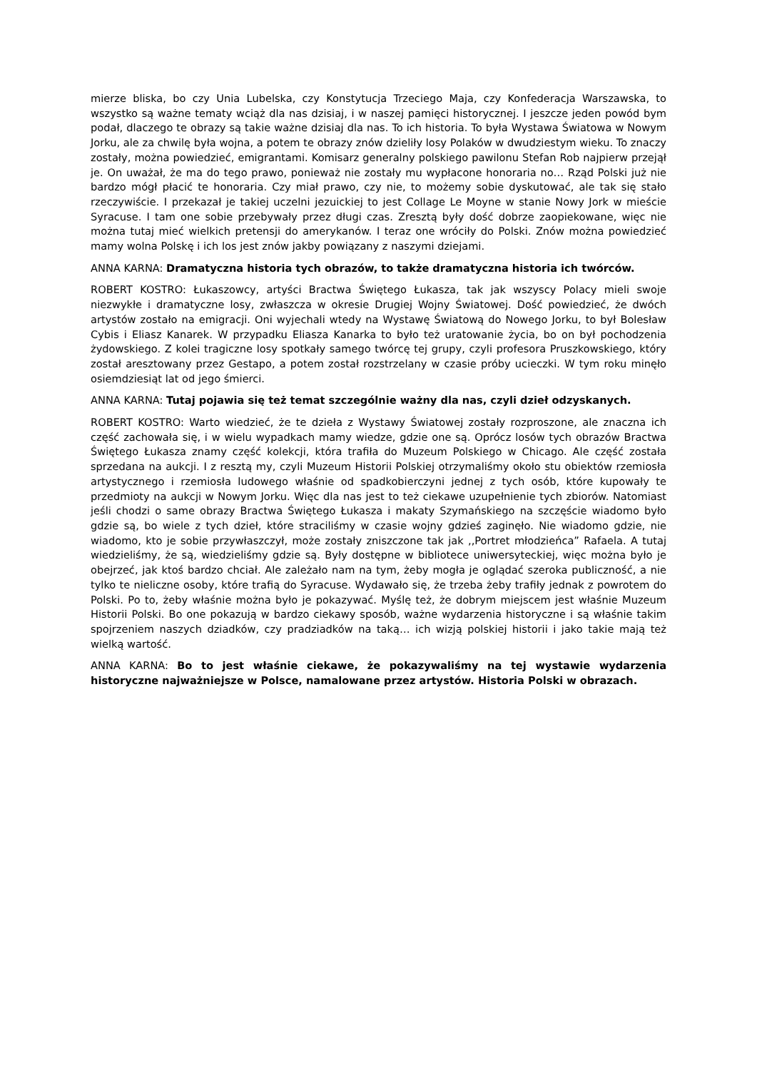mierze bliska, bo czy Unia Lubelska, czy Konstytucja Trzeciego Maja, czy Konfederacja Warszawska, to wszystko są ważne tematy wciąż dla nas dzisiaj, i w naszej pamięci historycznej. I jeszcze jeden powód bym podał, dlaczego te obrazy są takie ważne dzisiaj dla nas. To ich historia. To była Wystawa Światowa w Nowym Jorku, ale za chwilę była wojna, a potem te obrazy znów dzieliły losy Polaków w dwudziestym wieku. To znaczy zostały, można powiedzieć, emigrantami. Komisarz generalny polskiego pawilonu Stefan Rob najpierw przejął je. On uważał, że ma do tego prawo, ponieważ nie zostały mu wypłacone honoraria no… Rząd Polski już nie bardzo mógł płacić te honoraria. Czy miał prawo, czy nie, to możemy sobie dyskutować, ale tak się stało rzeczywiście. I przekazał je takiej uczelni jezuickiej to jest Collage Le Moyne w stanie Nowy Jork w mieście Syracuse. I tam one sobie przebywały przez długi czas. Zresztą były dość dobrze zaopiekowane, więc nie można tutaj mieć wielkich pretensji do amerykanów. I teraz one wróciły do Polski. Znów można powiedzieć mamy wolna Polskę i ich los jest znów jakby powiązany z naszymi dziejami.
ANNA KARNA: Dramatyczna historia tych obrazów, to także dramatyczna historia ich twórców.
ROBERT KOSTRO: Łukaszowcy, artyści Bractwa Świętego Łukasza, tak jak wszyscy Polacy mieli swoje niezwykłe i dramatyczne losy, zwłaszcza w okresie Drugiej Wojny Światowej. Dość powiedzieć, że dwóch artystów zostało na emigracji. Oni wyjechali wtedy na Wystawę Światową do Nowego Jorku, to był Bolesław Cybis i Eliasz Kanarek. W przypadku Eliasza Kanarka to było też uratowanie życia, bo on był pochodzenia żydowskiego. Z kolei tragiczne losy spotkały samego twórcę tej grupy, czyli profesora Pruszkowskiego, który został aresztowany przez Gestapo, a potem został rozstrzelany w czasie próby ucieczki. W tym roku minęło osiemdziesiąt lat od jego śmierci.
ANNA KARNA: Tutaj pojawia się też temat szczególnie ważny dla nas, czyli dzieł odzyskanych.
ROBERT KOSTRO: Warto wiedzieć, że te dzieła z Wystawy Światowej zostały rozproszone, ale znaczna ich część zachowała się, i w wielu wypadkach mamy wiedze, gdzie one są. Oprócz losów tych obrazów Bractwa Świętego Łukasza znamy część kolekcji, która trafiła do Muzeum Polskiego w Chicago. Ale część została sprzedana na aukcji. I z resztą my, czyli Muzeum Historii Polskiej otrzymaliśmy około stu obiektów rzemiosła artystycznego i rzemiosła ludowego właśnie od spadkobierczyni jednej z tych osób, które kupowały te przedmioty na aukcji w Nowym Jorku. Więc dla nas jest to też ciekawe uzupełnienie tych zbiorów. Natomiast jeśli chodzi o same obrazy Bractwa Świętego Łukasza i makaty Szymańskiego na szczęście wiadomo było gdzie są, bo wiele z tych dzieł, które straciliśmy w czasie wojny gdzieś zaginęło. Nie wiadomo gdzie, nie wiadomo, kto je sobie przywłaszczył, może zostały zniszczone tak jak ,,Portret młodzieńca” Rafaela. A tutaj wiedzieliśmy, że są, wiedzieliśmy gdzie są. Były dostępne w bibliotece uniwersyteckiej, więc można było je obejrzeć, jak ktoś bardzo chciał. Ale zależało nam na tym, żeby mogła je oglądać szeroka publiczność, a nie tylko te nieliczne osoby, które trafią do Syracuse. Wydawało się, że trzeba żeby trafiły jednak z powrotem do Polski. Po to, żeby właśnie można było je pokazywać. Myślę też, że dobrym miejscem jest właśnie Muzeum Historii Polski. Bo one pokazują w bardzo ciekawy sposób, ważne wydarzenia historyczne i są właśnie takim spojrzeniem naszych dziadków, czy pradziadków na taką… ich wizją polskiej historii i jako takie mają też wielką wartość.
ANNA KARNA: Bo to jest właśnie ciekawe, że pokazywaliśmy na tej wystawie wydarzenia historyczne najważniejsze w Polsce, namalowane przez artystów. Historia Polski w obrazach.